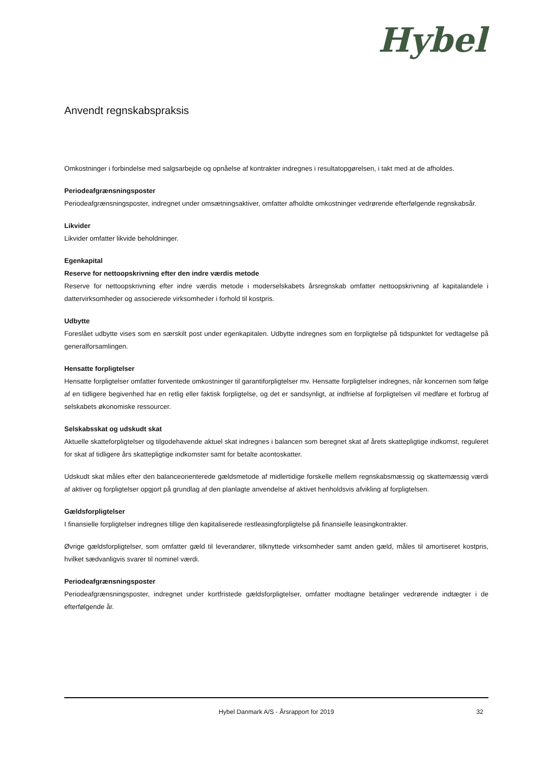Hybel
Anvendt regnskabspraksis
Omkostninger i forbindelse med salgsarbejde og opnåelse af kontrakter indregnes i resultatopgørelsen, i takt med at de afholdes.
Periodeafgrænsningsposter
Periodeafgrænsningsposter, indregnet under omsætningsaktiver, omfatter afholdte omkostninger vedrørende efterfølgende regnskabsår.
Likvider
Likvider omfatter likvide beholdninger.
Egenkapital
Reserve for nettoopskrivning efter den indre værdis metode
Reserve for nettoopskrivning efter indre værdis metode i moderselskabets årsregnskab omfatter nettoopskrivning af kapitalandele i dattervirksomheder og associerede virksomheder i forhold til kostpris.
Udbytte
Foreslået udbytte vises som en særskilt post under egenkapitalen. Udbytte indregnes som en forpligtelse på tidspunktet for vedtagelse på generalforsamlingen.
Hensatte forpligtelser
Hensatte forpligtelser omfatter forventede omkostninger til garantiforpligtelser mv. Hensatte forpligtelser indregnes, når koncernen som følge af en tidligere begivenhed har en retlig eller faktisk forpligtelse, og det er sandsynligt, at indfrielse af forpligtelsen vil medføre et forbrug af selskabets økonomiske ressourcer.
Selskabsskat og udskudt skat
Aktuelle skatteforpligtelser og tilgodehavende aktuel skat indregnes i balancen som beregnet skat af årets skattepligtige indkomst, reguleret for skat af tidligere års skattepligtige indkomster samt for betalte acontoskatter.
Udskudt skat måles efter den balanceorienterede gældsmetode af midlertidige forskelle mellem regnskabsmæssig og skattemæssig værdi af aktiver og forpligtelser opgjort på grundlag af den planlagte anvendelse af aktivet henholdsvis afvikling af forpligtelsen.
Gældsforpligtelser
I finansielle forpligtelser indregnes tillige den kapitaliserede restleasingforpligtelse på finansielle leasingkontrakter.
Øvrige gældsforpligtelser, som omfatter gæld til leverandører, tilknyttede virksomheder samt anden gæld, måles til amortiseret kostpris, hvilket sædvanligvis svarer til nominel værdi.
Periodeafgrænsningsposter
Periodeafgrænsningsposter, indregnet under kortfristede gældsforpligtelser, omfatter modtagne betalinger vedrørende indtægter i de efterfølgende år.
Hybel Danmark A/S - Årsrapport for 2019 32